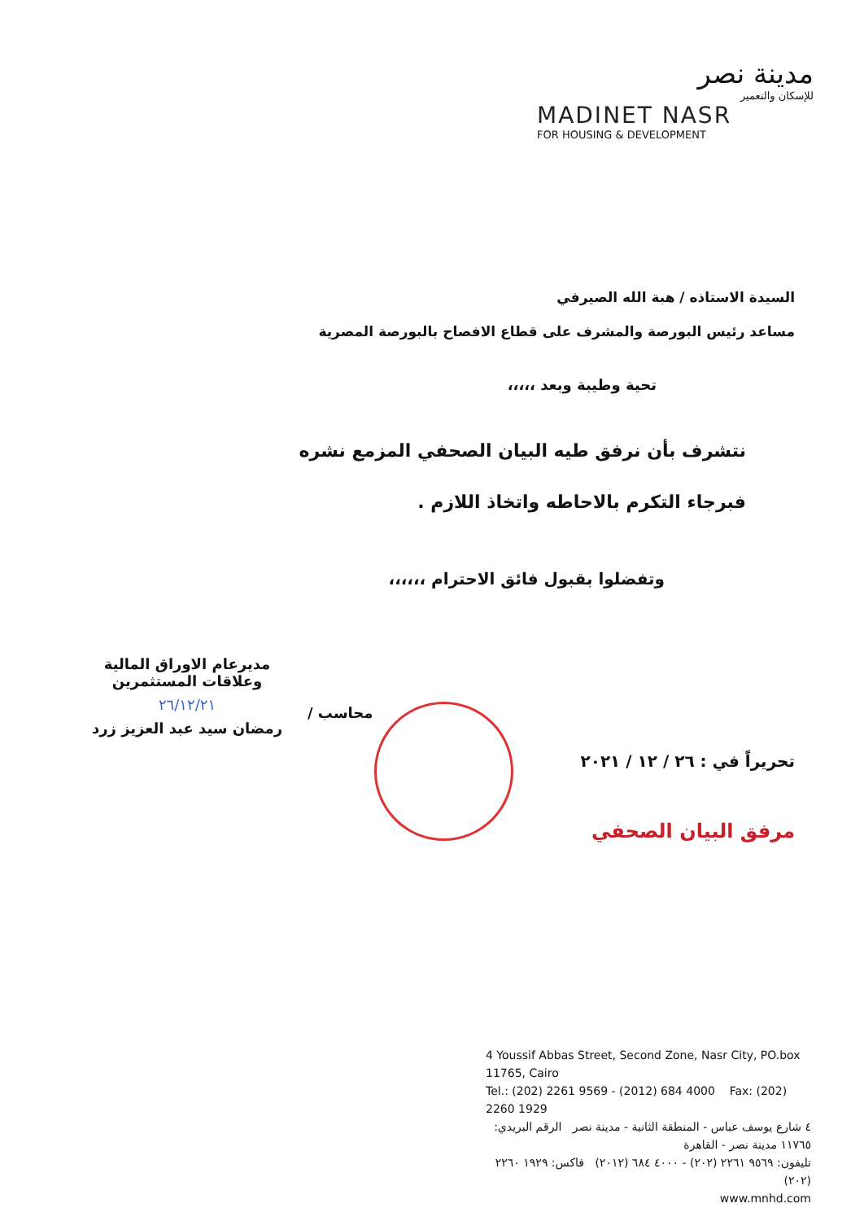مدينة نصر
للإسكان والتعمير
MADINET NASR
FOR HOUSING & DEVELOPMENT
السيدة الاستاذه / هبة الله الصيرفي
مساعد رئيس البورصة والمشرف على قطاع الافصاح بالبورصة المصرية
تحية وطيبة وبعد ،،،،،
نتشرف بأن نرفق طيه البيان الصحفي المزمع نشره
فبرجاء التكرم بالاحاطه واتخاذ اللازم .
وتفضلوا بقبول فائق الاحترام ،،،،،،
تحريراً في : ٢٦ / ١٢ / ٢٠٢١
مرفق البيان الصحفي
مديرعام الاوراق المالية
وعلاقات المستثمرين
٢٦/١٢/٢١
رمضان سيد عبد العزيز زرد
محاسب /
4 Youssif Abbas Street, Second Zone, Nasr City, PO.box 11765, Cairo
Tel.: (202) 2261 9569 - (2012) 684 4000 Fax: (202) 2260 1929
٤ شارع يوسف عباس - المنطقة الثانية - مدينة نصر الرقم البريدي: ١١٧٦٥ مدينة نصر - القاهرة
تليفون: ٩٥٦٩ ٢٢٦١ (٢٠٢) - ٤٠٠٠ ٦٨٤ (٢٠١٢) فاكس: ١٩٢٩ ٢٢٦٠ (٢٠٢)
www.mnhd.com